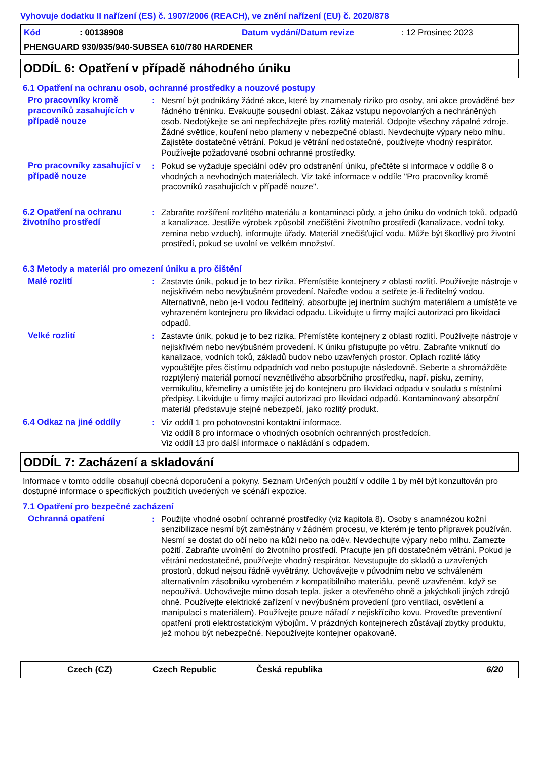Vyhovuje dodatku II nařízení (ES) č. 1907/2006 (REACH), ve znění nařízení (EU) č. 2020/878
Kód: 00138908 Datum vydání/Datum revize: 12 Prosinec 2023
PHENGUARD 930/935/940-SUBSEA 610/780 HARDENER
ODDÍL 6: Opatření v případě náhodného úniku
6.1 Opatření na ochranu osob, ochranné prostředky a nouzové postupy
Pro pracovníky kromě pracovníků zasahujících v případě nouze
: Nesmí být podnikány žádné akce, které by znamenaly riziko pro osoby, ani akce prováděné bez řádného tréninku. Evakuujte sousední oblast. Zákaz vstupu nepovolaných a nechráněných osob. Nedotýkejte se ani nepřecházejte přes rozlitý materiál. Odpojte všechny zápalné zdroje. Žádné světlice, kouření nebo plameny v nebezpečné oblasti. Nevdechujte výpary nebo mlhu. Zajistěte dostatečné větrání. Pokud je větrání nedostatečné, používejte vhodný respirátor. Používejte požadované osobní ochranné prostředky.
Pro pracovníky zasahující v případě nouze
: Pokud se vyžaduje speciální oděv pro odstranění úniku, přečtěte si informace v oddíle 8 o vhodných a nevhodných materiálech. Viz také informace v oddíle "Pro pracovníky kromě pracovníků zasahujících v případě nouze".
6.2 Opatření na ochranu životního prostředí
: Zabraňte rozšíření rozlitého materiálu a kontaminaci půdy, a jeho úniku do vodních toků, odpadů a kanalizace. Jestliže výrobek způsobil znečištění životního prostředí (kanalizace, vodní toky, zemina nebo vzduch), informujte úřady. Materiál znečišťující vodu. Může být škodlivý pro životní prostředí, pokud se uvolní ve velkém množství.
6.3 Metody a materiál pro omezení úniku a pro čištění
Malé rozlití : Zastavte únik, pokud je to bez rizika. Přemístěte kontejnery z oblasti rozlití. Používejte nástroje v nejiskřivém nebo nevýbušném provedení. Nařeďte vodou a setřete je-li ředitelný vodou. Alternativně, nebo je-li vodou ředitelný, absorbujte jej inertním suchým materiálem a umístěte ve vyhrazeném kontejneru pro likvidaci odpadu. Likvidujte u firmy mající autorizaci pro likvidaci odpadů.
Velké rozlití : Zastavte únik, pokud je to bez rizika. Přemístěte kontejnery z oblasti rozlití. Používejte nástroje v nejiskřivém nebo nevýbušném provedení. K úniku přistupujte po větru. Zabraňte vniknutí do kanalizace, vodních toků, základů budov nebo uzavřených prostor. Oplach rozlité látky vypouštějte přes čistírnu odpadních vod nebo postupujte následovně. Seberte a shromážděte rozptýlený materiál pomocí nevznětlivého absorbčního prostředku, např. písku, zeminy, vermikulitu, křemeliny a umístěte jej do kontejneru pro likvidaci odpadu v souladu s místními předpisy. Likvidujte u firmy mající autorizaci pro likvidaci odpadů. Kontaminovaný absorpční materiál představuje stejné nebezpečí, jako rozlitý produkt.
6.4 Odkaz na jiné oddíly : Viz oddíl 1 pro pohotovostní kontaktní informace.
Viz oddíl 8 pro informace o vhodných osobních ochranných prostředcích.
Viz oddíl 13 pro další informace o nakládání s odpadem.
ODDÍL 7: Zacházení a skladování
Informace v tomto oddíle obsahují obecná doporučení a pokyny. Seznam Určených použití v oddíle 1 by měl být konzultován pro dostupné informace o specifických použitích uvedených ve scénáři expozice.
7.1 Opatření pro bezpečné zacházení
Ochranná opatření : Použijte vhodné osobní ochranné prostředky (viz kapitola 8). Osoby s anamnézou kožní senzibilizace nesmí být zaměstnány v žádném procesu, ve kterém je tento přípravek používán. Nesmí se dostat do očí nebo na kůži nebo na oděv. Nevdechujte výpary nebo mlhu. Zamezte požití. Zabraňte uvolnění do životního prostředí. Pracujte jen při dostatečném větrání. Pokud je větrání nedostatečné, používejte vhodný respirátor. Nevstupujte do skladů a uzavřených prostorů, dokud nejsou řádně vyvětrány. Uchovávejte v původním nebo ve schváleném alternativním zásobníku vyrobeném z kompatibilního materiálu, pevně uzavřeném, když se nepoužívá. Uchovávejte mimo dosah tepla, jisker a otevřeného ohně a jakýchkoli jiných zdrojů ohně. Používejte elektrické zařízení v nevýbušném provedení (pro ventilaci, osvětlení a manipulaci s materiálem). Používejte pouze nářadí z nejiskřícího kovu. Proveďte preventivní opatření proti elektrostatickým výbojům. V prázdných kontejnerech zůstávají zbytky produktu, jež mohou být nebezpečné. Nepoužívejte kontejner opakovaně.
Czech (CZ) Czech Republic Česká republika 6/20